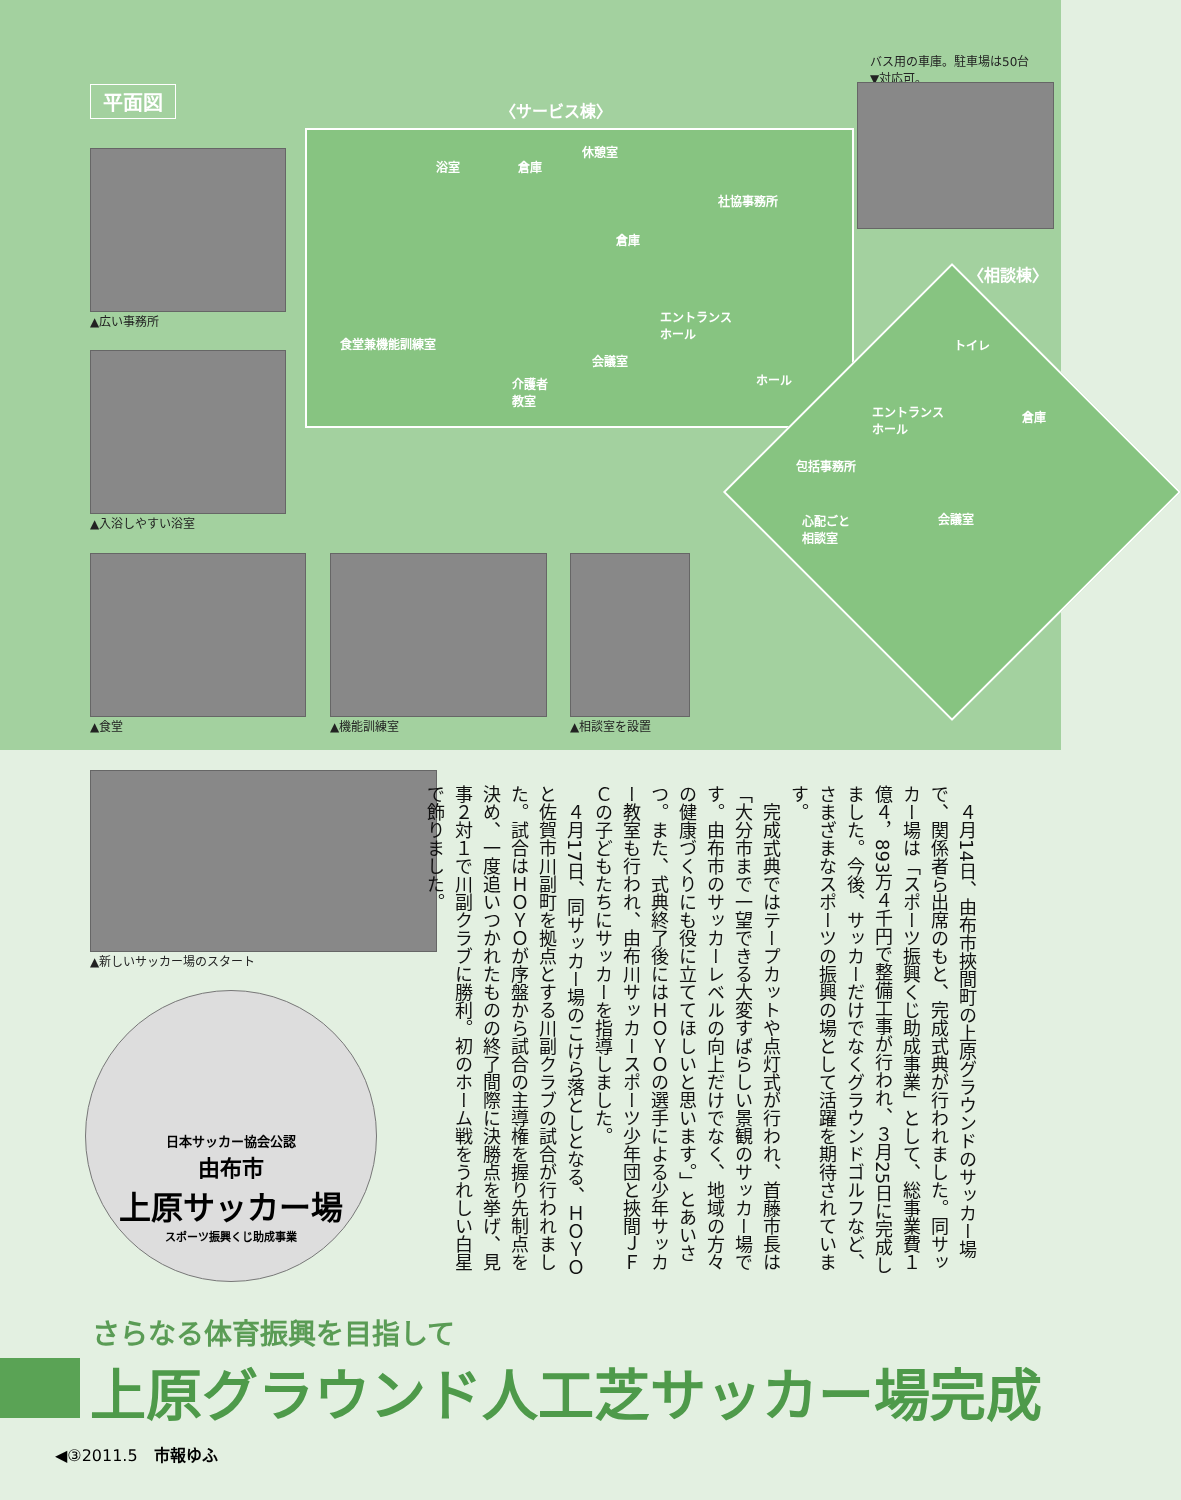平面図 〈サービス棟〉
浴室 倉庫
休憩室
社協事務所
倉庫
食堂兼機能訓練室
エントランス
ホール
会議室
介護者
教室
ホール
〈相談棟〉
トイレ
エントランス
ホール
倉庫
包括事務所
心配ごと
相談室
会議室
バス用の車庫。駐車場は50台
▼対応可。
▲広い事務所
▲入浴しやすい浴室
▲食堂 ▲機能訓練室 ▲相談室を設置
▲新しいサッカー場のスタート
日本サッカー協会公認
由布市
上原サッカー場
スポーツ振興くじ助成事業
　４月14日、由布市挾間町の上原グラウンドのサッカー場で、関係者ら出席のもと、完成式典が行われました。同サッカー場は「スポーツ振興くじ助成事業」として、総事業費１億４，893万４千円で整備工事が行われ、３月25日に完成しました。今後、サッカーだけでなくグラウンドゴルフなど、さまざまなスポーツの振興の場として活躍を期待されています。
　完成式典ではテープカットや点灯式が行われ、首藤市長は「大分市まで一望できる大変すばらしい景観のサッカー場です。由布市のサッカーレベルの向上だけでなく、地域の方々の健康づくりにも役に立ててほしいと思います。」とあいさつ。また、式典終了後にはＨＯＹＯの選手による少年サッカー教室も行われ、由布川サッカースポーツ少年団と挾間ＪＦＣの子どもたちにサッカーを指導しました。
　４月17日、同サッカー場のこけら落としとなる、ＨＯＹＯと佐賀市川副町を拠点とする川副クラブの試合が行われました。試合はＨＯＹＯが序盤から試合の主導権を握り先制点を決め、一度追いつかれたものの終了間際に決勝点を挙げ、見事２対１で川副クラブに勝利。初のホーム戦をうれしい白星で飾りました。
さらなる体育振興を目指して
上原グラウンド人工芝サッカー場完成
◀③2011.5　市報ゆふ